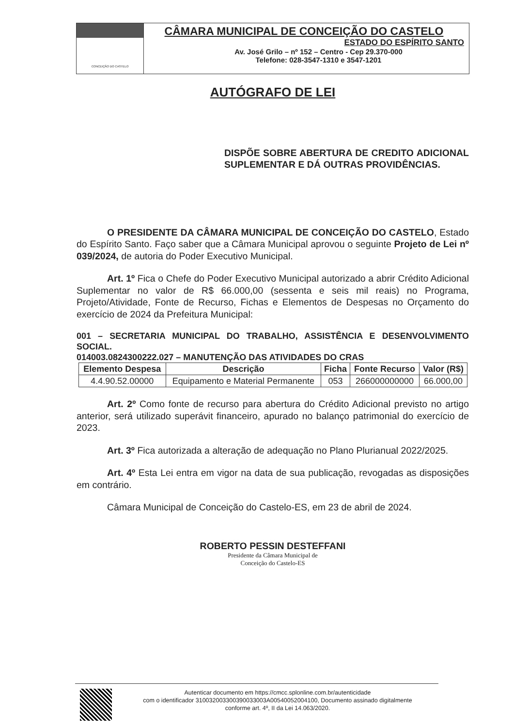CONCEIÇÃO DO CASTELO
CÂMARA MUNICIPAL DE CONCEIÇÃO DO CASTELO
ESTADO DO ESPÍRITO SANTO
Av. José Grilo – nº 152 – Centro - Cep 29.370-000
Telefone: 028-3547-1310 e 3547-1201
AUTÓGRAFO DE LEI
DISPÕE SOBRE ABERTURA DE CREDITO ADICIONAL SUPLEMENTAR E DÁ OUTRAS PROVIDÊNCIAS.
O PRESIDENTE DA CÂMARA MUNICIPAL DE CONCEIÇÃO DO CASTELO, Estado do Espírito Santo. Faço saber que a Câmara Municipal aprovou o seguinte Projeto de Lei nº 039/2024, de autoria do Poder Executivo Municipal.
Art. 1º Fica o Chefe do Poder Executivo Municipal autorizado a abrir Crédito Adicional Suplementar no valor de R$ 66.000,00 (sessenta e seis mil reais) no Programa, Projeto/Atividade, Fonte de Recurso, Fichas e Elementos de Despesas no Orçamento do exercício de 2024 da Prefeitura Municipal:
001 – SECRETARIA MUNICIPAL DO TRABALHO, ASSISTÊNCIA E DESENVOLVIMENTO SOCIAL.
014003.0824300222.027 – MANUTENÇÃO DAS ATIVIDADES DO CRAS
| Elemento Despesa | Descrição | Ficha | Fonte Recurso | Valor (R$) |
| --- | --- | --- | --- | --- |
| 4.4.90.52.00000 | Equipamento e Material Permanente | 053 | 266000000000 | 66.000,00 |
Art. 2º Como fonte de recurso para abertura do Crédito Adicional previsto no artigo anterior, será utilizado superávit financeiro, apurado no balanço patrimonial do exercício de 2023.
Art. 3º Fica autorizada a alteração de adequação no Plano Plurianual 2022/2025.
Art. 4º Esta Lei entra em vigor na data de sua publicação, revogadas as disposições em contrário.
Câmara Municipal de Conceição do Castelo-ES, em 23 de abril de 2024.
ROBERTO PESSIN DESTEFFANI
Presidente da Câmara Municipal de
Conceição do Castelo-ES
Autenticar documento em https://cmcc.splonline.com.br/autenticidade
com o identificador 310032003300390033003A00540052004100, Documento assinado digitalmente
conforme art. 4º, II da Lei 14.063/2020.